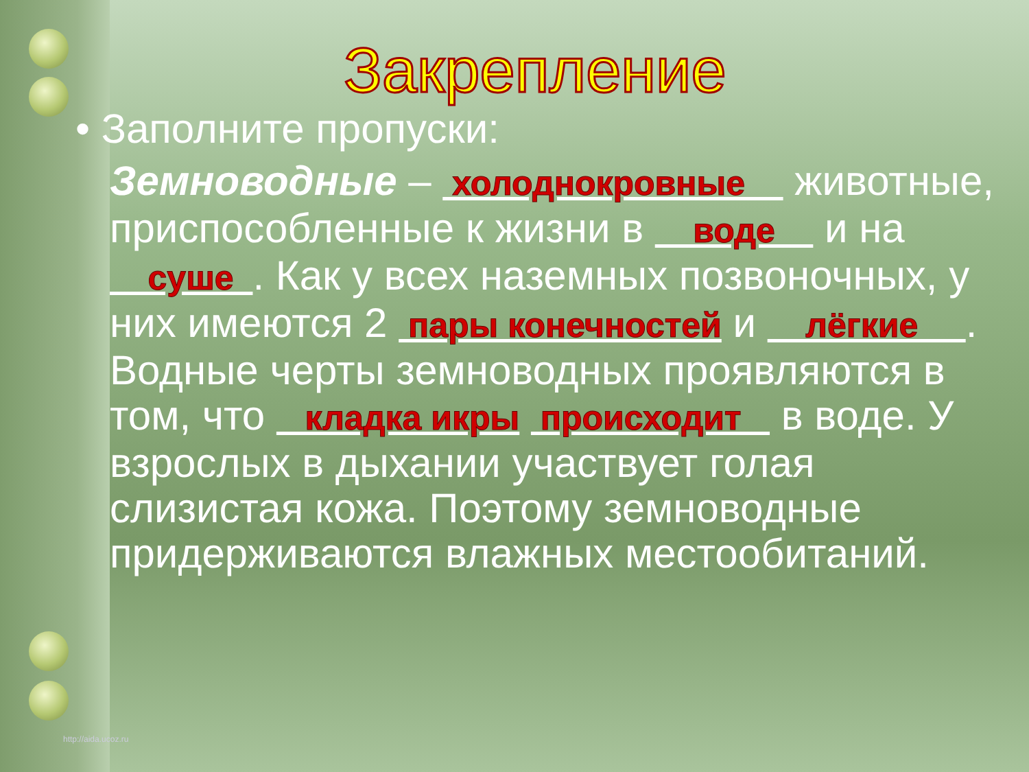Закрепление
• Заполните пропуски:
Земноводные – холоднокровные животные, приспособленные к жизни в воде и на суше . Как у всех наземных позвоночных, у них имеются 2 пары конечностей и лёгкие . Водные черты земноводных проявляются в том, что кладка икры происходит в воде. У взрослых в дыхании участвует голая слизистая кожа. Поэтому земноводные придерживаются влажных местообитаний.
http://aida.ucoz.ru